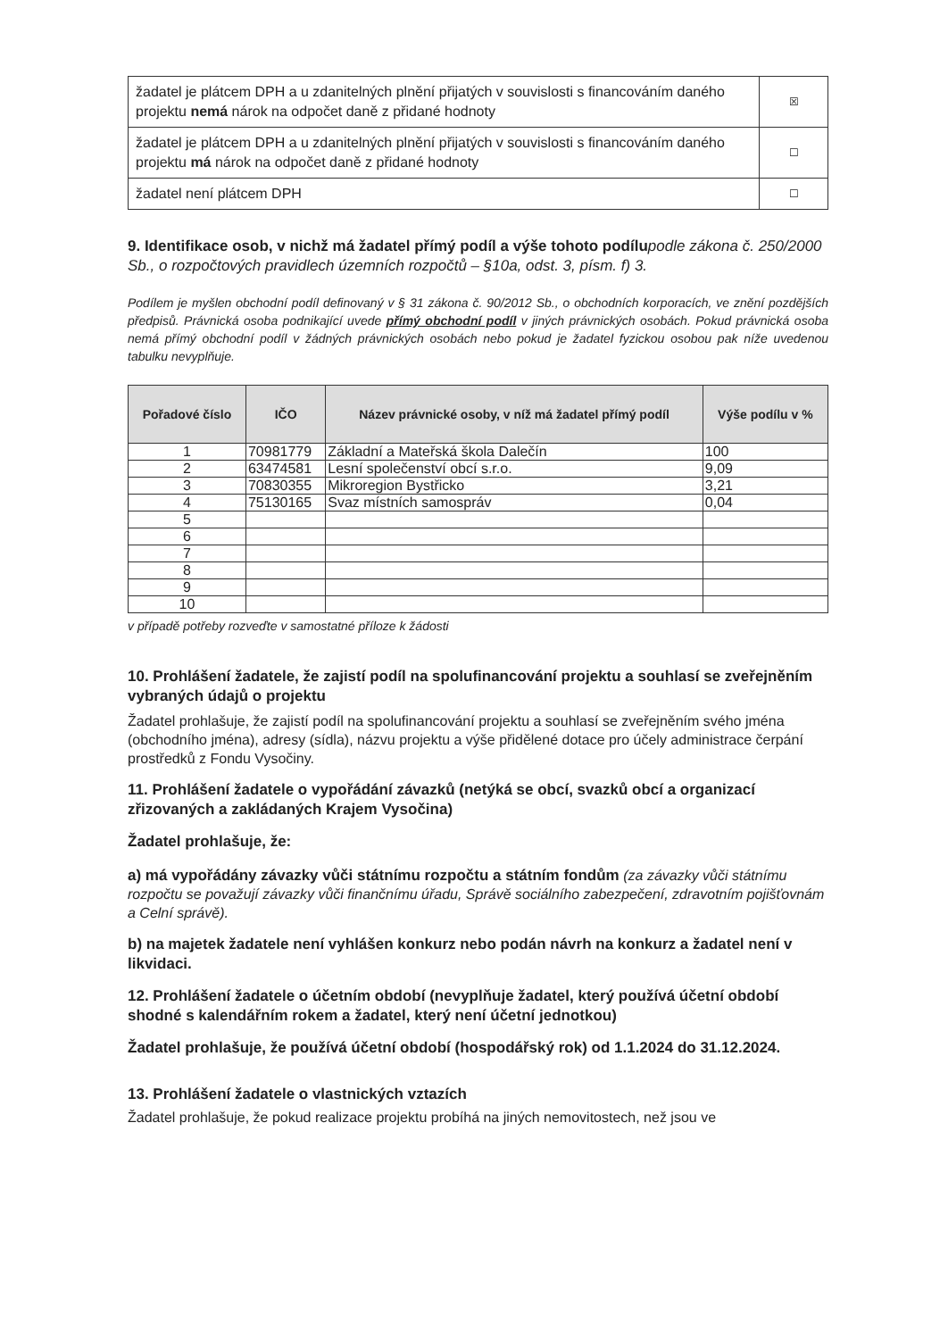| žadatel je plátcem DPH a u zdanitelných plnění přijatých v souvislosti s financováním daného projektu nemá nárok na odpočet daně z přidané hodnoty | ☒ |
| žadatel je plátcem DPH a u zdanitelných plnění přijatých v souvislosti s financováním daného projektu má nárok na odpočet daně z přidané hodnoty | ☐ |
| žadatel není plátcem DPH | ☐ |
9. Identifikace osob, v nichž má žadatel přímý podíl a výše tohoto podílupodle zákona č. 250/2000 Sb., o rozpočtových pravidlech územních rozpočtů – §10a, odst. 3, písm. f) 3.
Podílem je myšlen obchodní podíl definovaný v § 31 zákona č. 90/2012 Sb., o obchodních korporacích, ve znění pozdějších předpisů. Právnická osoba podnikající uvede přímý obchodní podíl v jiných právnických osobách. Pokud právnická osoba nemá přímý obchodní podíl v žádných právnických osobách nebo pokud je žadatel fyzickou osobou pak níže uvedenou tabulku nevyplňuje.
| Pořadové číslo | IČO | Název právnické osoby, v níž má žadatel přímý podíl | Výše podílu v % |
| --- | --- | --- | --- |
| 1 | 70981779 | Základní a Mateřská škola Dalečín | 100 |
| 2 | 63474581 | Lesní společenství obcí s.r.o. | 9,09 |
| 3 | 70830355 | Mikroregion Bystřicko | 3,21 |
| 4 | 75130165 | Svaz místních samospráv | 0,04 |
| 5 | | | |
| 6 | | | |
| 7 | | | |
| 8 | | | |
| 9 | | | |
| 10 | | | |
v případě potřeby rozveďte v samostatné příloze k žádosti
10. Prohlášení žadatele, že zajistí podíl na spolufinancování projektu a souhlasí se zveřejněním vybraných údajů o projektu
Žadatel prohlašuje, že zajistí podíl na spolufinancování projektu a souhlasí se zveřejněním svého jména (obchodního jména), adresy (sídla), názvu projektu a výše přidělené dotace pro účely administrace čerpání prostředků z Fondu Vysočiny.
11. Prohlášení žadatele o vypořádání závazků (netýká se obcí, svazků obcí a organizací zřizovaných a zakládaných Krajem Vysočina)
Žadatel prohlašuje, že:
a) má vypořádány závazky vůči státnímu rozpočtu a státním fondům (za závazky vůči státnímu rozpočtu se považují závazky vůči finančnímu úřadu, Správě sociálního zabezpečení, zdravotním pojišťovnám a Celní správě).
b) na majetek žadatele není vyhlášen konkurz nebo podán návrh na konkurz a žadatel není v likvidaci.
12. Prohlášení žadatele o účetním období (nevyplňuje žadatel, který používá účetní období shodné s kalendářním rokem a žadatel, který není účetní jednotkou)
Žadatel prohlašuje, že používá účetní období (hospodářský rok) od 1.1.2024 do 31.12.2024.
13. Prohlášení žadatele o vlastnických vztazích
Žadatel prohlašuje, že pokud realizace projektu probíhá na jiných nemovitostech, než jsou ve